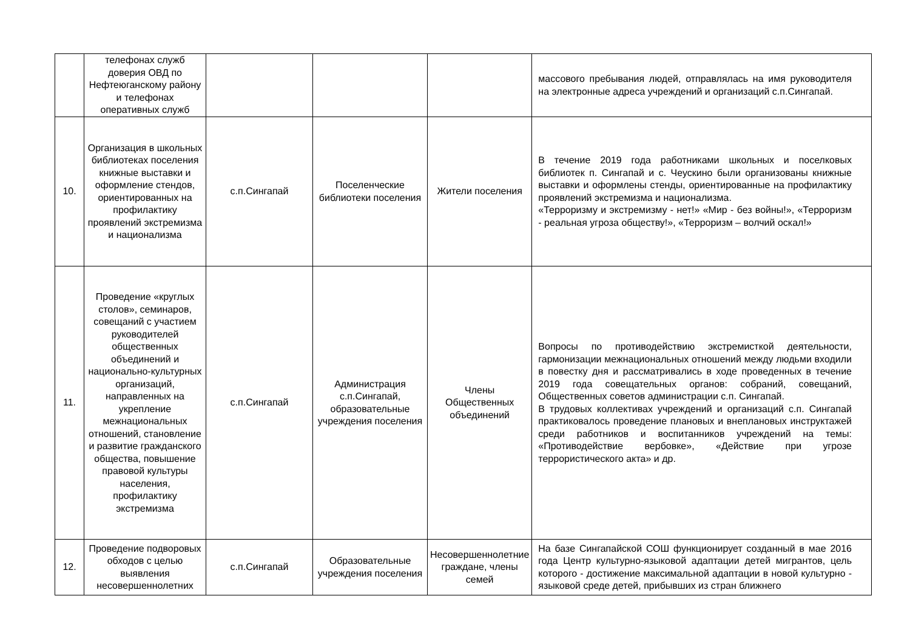| | телефонах служб доверия ОВД по Нефтеюганскому району и телефонах оперативных служб | | | | массового пребывания людей, отправлялась на имя руководителя на электронные адреса учреждений и организаций с.п.Сингапай. |
| 10. | Организация в школьных библиотеках поселения книжные выставки и оформление стендов, ориентированных на профилактику проявлений экстремизма и национализма | с.п.Сингапай | Поселенческие библиотеки поселения | Жители поселения | В течение 2019 года работниками школьных и поселковых библиотек п. Сингапай и с. Чеускино были организованы книжные выставки и оформлены стенды, ориентированные на профилактику проявлений экстремизма и национализма. «Терроризму и экстремизму - нет!» «Мир - без войны!», «Терроризм - реальная угроза обществу!», «Терроризм – волчий оскал!» |
| 11. | Проведение «круглых столов», семинаров, совещаний с участием руководителей общественных объединений и национально-культурных организаций, направленных на укрепление межнациональных отношений, становление и развитие гражданского общества, повышение правовой культуры населения, профилактику экстремизма | с.п.Сингапай | Администрация с.п.Сингапай, образовательные учреждения поселения | Члены Общественных объединений | Вопросы по противодействию экстремисткой деятельности, гармонизации межнациональных отношений между людьми входили в повестку дня и рассматривались в ходе проведенных в течение 2019 года совещательных органов: собраний, совещаний, Общественных советов администрации с.п. Сингапай. В трудовых коллективах учреждений и организаций с.п. Сингапай практиковалось проведение плановых и внеплановых инструктажей среди работников и воспитанников учреждений на темы: «Противодействие вербовке», «Действие при угрозе террористического акта» и др. |
| 12. | Проведение подворовых обходов с целью выявления несовершеннолетних | с.п.Сингапай | Образовательные учреждения поселения | Несовершеннолетние граждане, члены семей | На базе Сингапайской СОШ функционирует созданный в мае 2016 года Центр культурно-языковой адаптации детей мигрантов, цель которого - достижение максимальной адаптации в новой культурно - языковой среде детей, прибывших из стран ближнего |